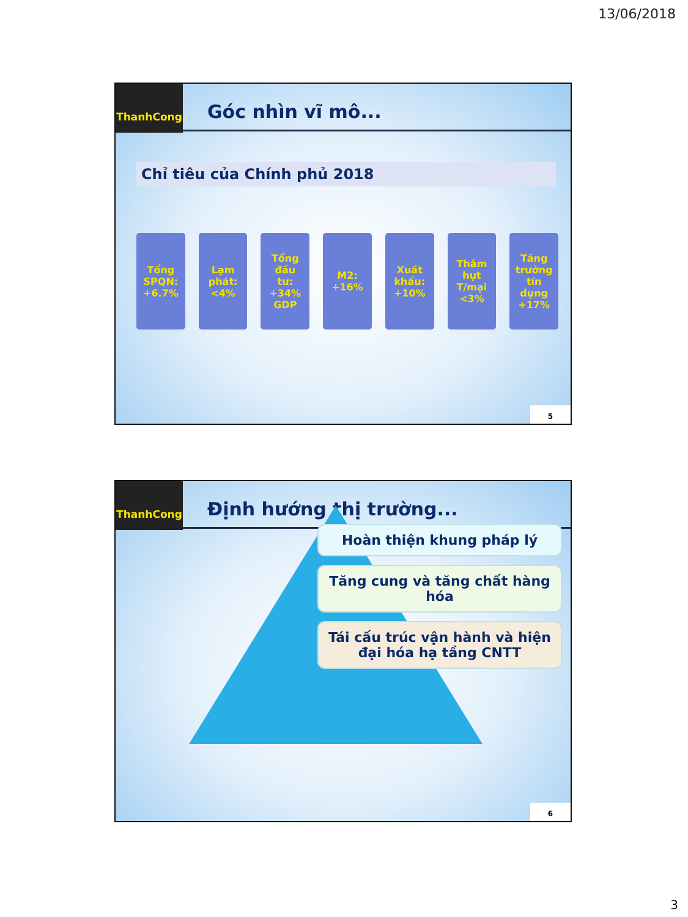13/06/2018
ThanhCong
Góc nhìn vĩ mô...
Chỉ tiêu của Chính phủ 2018
Tổng
SPQN:
+6.7%
Lạm
phát:
<4%
Tổng
đầu
tư:
+34%
GDP
M2:
+16%
Xuất
khẩu:
+10%
Thâm
hụt
T/mại
<3%
Tăng
trưởng
tín
dụng
+17%
5
ThanhCong
Định hướng thị trường...
Hoàn thiện khung pháp lý
Tăng cung và tăng chất hàng hóa
Tái cấu trúc vận hành và hiện đại hóa hạ tầng CNTT
6
3